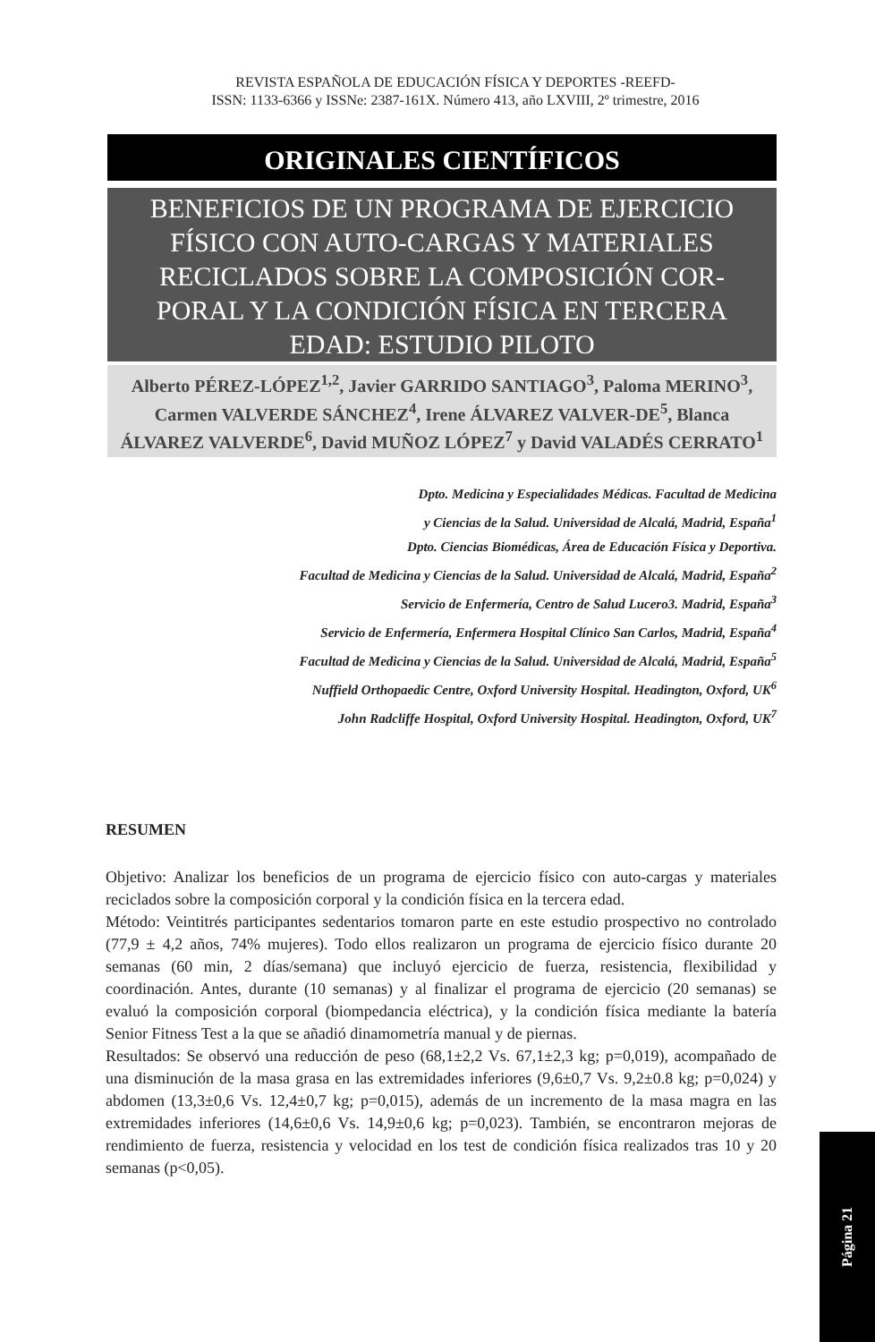REVISTA ESPAÑOLA DE EDUCACIÓN FÍSICA Y DEPORTES -REEFD-
ISSN: 1133-6366 y ISSNe: 2387-161X. Número 413, año LXVIII, 2º trimestre, 2016
ORIGINALES CIENTÍFICOS
BENEFICIOS DE UN PROGRAMA DE EJERCICIO FÍSICO CON AUTO-CARGAS Y MATERIALES RECICLADOS SOBRE LA COMPOSICIÓN COR-PORAL Y LA CONDICIÓN FÍSICA EN TERCERA EDAD: ESTUDIO PILOTO
Alberto PÉREZ-LÓPEZ<sup>1,2</sup>, Javier GARRIDO SANTIAGO<sup>3</sup>, Paloma MERINO<sup>3</sup>, Carmen VALVERDE SÁNCHEZ<sup>4</sup>, Irene ÁLVAREZ VALVER-DE<sup>5</sup>, Blanca ÁLVAREZ VALVERDE<sup>6</sup>, David MUÑOZ LÓPEZ<sup>7</sup> y David VALADÉS CERRATO<sup>1</sup>
Dpto. Medicina y Especialidades Médicas. Facultad de Medicina
y Ciencias de la Salud. Universidad de Alcalá, Madrid, España<sup>1</sup>
Dpto. Ciencias Biomédicas, Área de Educación Física y Deportiva.
Facultad de Medicina y Ciencias de la Salud. Universidad de Alcalá, Madrid, España<sup>2</sup>
Servicio de Enfermería, Centro de Salud Lucero3. Madrid, España<sup>3</sup>
Servicio de Enfermería, Enfermera Hospital Clínico San Carlos, Madrid, España<sup>4</sup>
Facultad de Medicina y Ciencias de la Salud. Universidad de Alcalá, Madrid, España<sup>5</sup>
Nuffield Orthopaedic Centre, Oxford University Hospital. Headington, Oxford, UK<sup>6</sup>
John Radcliffe Hospital, Oxford University Hospital. Headington, Oxford, UK<sup>7</sup>
RESUMEN
Objetivo: Analizar los beneficios de un programa de ejercicio físico con auto-cargas y materiales reciclados sobre la composición corporal y la condición física en la tercera edad.
Método: Veintitrés participantes sedentarios tomaron parte en este estudio prospectivo no controlado (77,9 ± 4,2 años, 74% mujeres). Todo ellos realizaron un programa de ejercicio físico durante 20 semanas (60 min, 2 días/semana) que incluyó ejercicio de fuerza, resistencia, flexibilidad y coordinación. Antes, durante (10 semanas) y al finalizar el programa de ejercicio (20 semanas) se evaluó la composición corporal (biompedancia eléctrica), y la condición física mediante la batería Senior Fitness Test a la que se añadió dinamometría manual y de piernas.
Resultados: Se observó una reducción de peso (68,1±2,2 Vs. 67,1±2,3 kg; p=0,019), acompañado de una disminución de la masa grasa en las extremidades inferiores (9,6±0,7 Vs. 9,2±0.8 kg; p=0,024) y abdomen (13,3±0,6 Vs. 12,4±0,7 kg; p=0,015), además de un incremento de la masa magra en las extremidades inferiores (14,6±0,6 Vs. 14,9±0,6 kg; p=0,023). También, se encontraron mejoras de rendimiento de fuerza, resistencia y velocidad en los test de condición física realizados tras 10 y 20 semanas (p<0,05).
Página 21